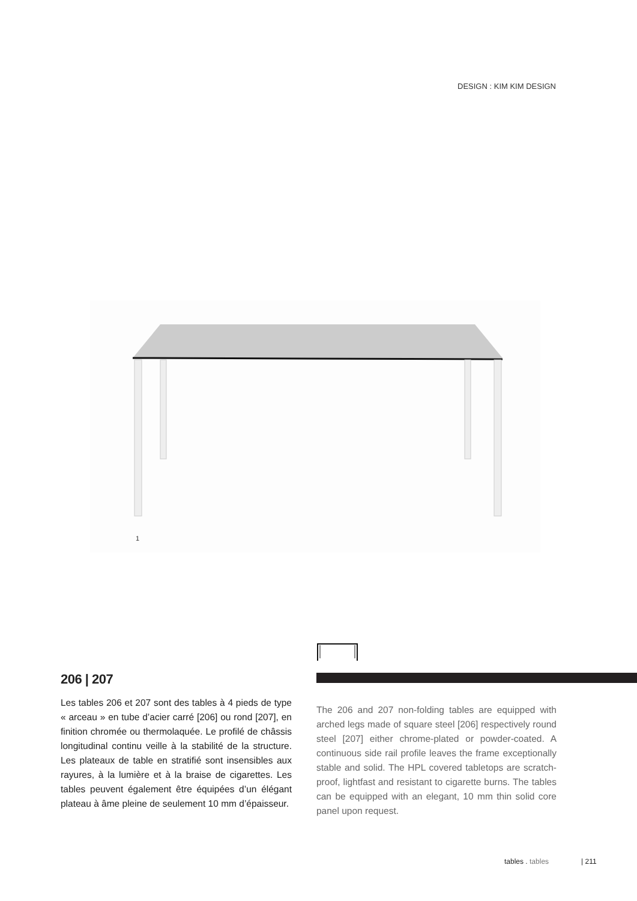DESIGN : KIM KIM DESIGN
1
206 | 207
Les tables 206 et 207 sont des tables à 4 pieds de type « arceau » en tube d’acier carré [206] ou rond [207], en finition chromée ou thermolaquée. Le profilé de châssis longitudinal continu veille à la stabilité de la structure. Les plateaux de table en stratifié sont insensibles aux rayures, à la lumière et à la braise de cigarettes. Les tables peuvent également être équipées d’un élégant plateau à âme pleine de seulement 10 mm d’épaisseur.
The 206 and 207 non-folding tables are equipped with arched legs made of square steel [206] respectively round steel [207] either chrome-plated or powder-coated. A continuous side rail profile leaves the frame exceptionally stable and solid. The HPL covered tabletops are scratch-proof, lightfast and resistant to cigarette burns. The tables can be equipped with an elegant, 10 mm thin solid core panel upon request.
tables . tables | 211